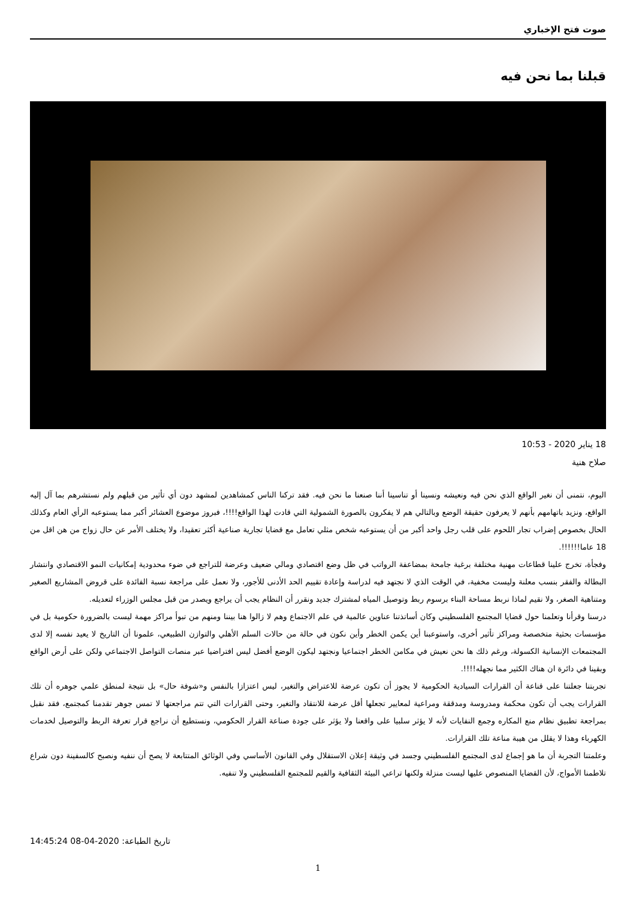صوت فتح الإخباري
قبلنا بما نحن فيه
18 يناير 2020 - 10:53
صلاح هنية
اليوم، نتمنى أن نغير الواقع الذي نحن فيه ونعيشه ونسينا أو تناسينا أننا صنعنا ما نحن فيه. فقد تركنا الناس كمشاهدين لمشهد دون أي تأثير من قبلهم ولم نستشرهم بما آل إليه الواقع، ونزيد باتهامهم بأنهم لا يعرفون حقيقة الوضع وبالتالي هم لا يفكرون بالصورة الشمولية التي قادت لهذا الواقع!!!!، فبروز موضوع العشائر أكبر مما يستوعبه الرأي العام وكذلك الحال بخصوص إضراب تجار اللحوم على قلب رجل واحد أكبر من أن يستوعبه شخص مثلي تعامل مع قضايا تجارية صناعية أكثر تعقيدا، ولا يختلف الأمر عن حال زواج من هن اقل من 18 عاما!!!!!!.
وفجأة، تخرج علينا قطاعات مهنية مختلفة برغبة جامحة بمضاعفة الرواتب في ظل وضع اقتصادي ومالي ضعيف وعرضة للتراجع في ضوء محدودية إمكانيات النمو الاقتصادي وانتشار البطالة والفقر بنسب معلنة وليست مخفية، في الوقت الذي لا نجتهد فيه لدراسة وإعادة تقييم الحد الأدنى للأجور، ولا نعمل على مراجعة نسبة الفائدة على قروض المشاريع الصغير ومتناهية الصغر، ولا نقيم لماذا نربط مساحة البناء برسوم ربط وتوصيل المياه لمشترك جديد ونقرر أن النظام يجب أن يراجع ويصدر من قبل مجلس الوزراء لتعديله.
درسنا وقرأنا وتعلمنا حول قضايا المجتمع الفلسطيني وكان أساتذتنا عناوين عالمية في علم الاجتماع وهم لا زالوا هنا بيننا ومنهم من تبوأ مراكز مهمة ليست بالضرورة حكومية بل في مؤسسات بحثية متخصصة ومراكز تأثير أخرى، واستوعبنا أين يكمن الخطر وأين نكون في حالة من حالات السلم الأهلي والتوازن الطبيعي، علمونا أن التاريخ لا يعيد نفسه إلا لدى المجتمعات الإنسانية الكسولة، ورغم ذلك ها نحن نعيش في مكامن الخطر اجتماعيا ونجتهد ليكون الوضع أفضل ليس افتراضيا عبر منصات التواصل الاجتماعي ولكن على أرض الواقع وبقينا في دائرة ان هناك الكثير مما نجهله!!!!.
تجربتنا جعلتنا على قناعة أن القرارات السيادية الحكومية لا يجوز أن تكون عرضة للاعتراض والتغير، ليس اعتزازا بالنفس و«شوفة حال» بل نتيجة لمنطق علمي جوهره أن تلك القرارات يجب أن تكون محكمة ومدروسة ومدققة ومراعية لمعايير تجعلها أقل عرضة للانتقاد والتغير، وحتى القرارات التي تتم مراجعتها لا تمس جوهر تقدمنا كمجتمع، فقد نقبل بمراجعة تطبيق نظام منع المكاره وجمع النفايات لأنه لا يؤثر سلبيا على واقعنا ولا يؤثر على جودة صناعة القرار الحكومي، ونستطيع أن نراجع قرار تعرفة الربط والتوصيل لخدمات الكهرباء وهذا لا يقلل من هيبة مناعة تلك القرارات.
وعلمتنا التجربة أن ما هو إجماع لدى المجتمع الفلسطيني وجسد في وثيقة إعلان الاستقلال وفي القانون الأساسي وفي الوثائق المتتابعة لا يصح أن ننفيه ونصبح كالسفينة دون شراع تلاطمنا الأمواج، لأن القضايا المنصوص عليها ليست منزلة ولكنها تراعي البيئة الثقافية والقيم للمجتمع الفلسطيني ولا تنفيه.
تاريخ الطباعة: 2020-04-08 14:45:24
1